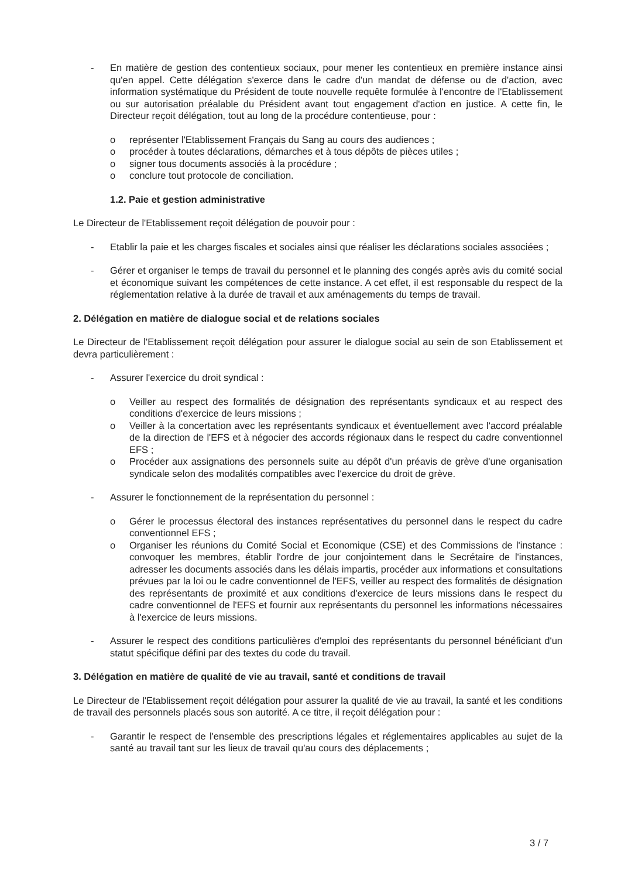- En matière de gestion des contentieux sociaux, pour mener les contentieux en première instance ainsi qu'en appel. Cette délégation s'exerce dans le cadre d'un mandat de défense ou de d'action, avec information systématique du Président de toute nouvelle requête formulée à l'encontre de l'Etablissement ou sur autorisation préalable du Président avant tout engagement d'action en justice. A cette fin, le Directeur reçoit délégation, tout au long de la procédure contentieuse, pour :
o représenter l'Etablissement Français du Sang au cours des audiences ;
o procéder à toutes déclarations, démarches et à tous dépôts de pièces utiles ;
o signer tous documents associés à la procédure ;
o conclure tout protocole de conciliation.
1.2. Paie et gestion administrative
Le Directeur de l'Etablissement reçoit délégation de pouvoir pour :
- Etablir la paie et les charges fiscales et sociales ainsi que réaliser les déclarations sociales associées ;
- Gérer et organiser le temps de travail du personnel et le planning des congés après avis du comité social et économique suivant les compétences de cette instance. A cet effet, il est responsable du respect de la réglementation relative à la durée de travail et aux aménagements du temps de travail.
2. Délégation en matière de dialogue social et de relations sociales
Le Directeur de l'Etablissement reçoit délégation pour assurer le dialogue social au sein de son Etablissement et devra particulièrement :
- Assurer l'exercice du droit syndical :
o Veiller au respect des formalités de désignation des représentants syndicaux et au respect des conditions d'exercice de leurs missions ;
o Veiller à la concertation avec les représentants syndicaux et éventuellement avec l'accord préalable de la direction de l'EFS et à négocier des accords régionaux dans le respect du cadre conventionnel EFS ;
o Procéder aux assignations des personnels suite au dépôt d'un préavis de grève d'une organisation syndicale selon des modalités compatibles avec l'exercice du droit de grève.
- Assurer le fonctionnement de la représentation du personnel :
o Gérer le processus électoral des instances représentatives du personnel dans le respect du cadre conventionnel EFS ;
o Organiser les réunions du Comité Social et Economique (CSE) et des Commissions de l'instance : convoquer les membres, établir l'ordre de jour conjointement dans le Secrétaire de l'instances, adresser les documents associés dans les délais impartis, procéder aux informations et consultations prévues par la loi ou le cadre conventionnel de l'EFS, veiller au respect des formalités de désignation des représentants de proximité et aux conditions d'exercice de leurs missions dans le respect du cadre conventionnel de l'EFS et fournir aux représentants du personnel les informations nécessaires à l'exercice de leurs missions.
- Assurer le respect des conditions particulières d'emploi des représentants du personnel bénéficiant d'un statut spécifique défini par des textes du code du travail.
3. Délégation en matière de qualité de vie au travail, santé et conditions de travail
Le Directeur de l'Etablissement reçoit délégation pour assurer la qualité de vie au travail, la santé et les conditions de travail des personnels placés sous son autorité. A ce titre, il reçoit délégation pour :
- Garantir le respect de l'ensemble des prescriptions légales et réglementaires applicables au sujet de la santé au travail tant sur les lieux de travail qu'au cours des déplacements ;
3 / 7